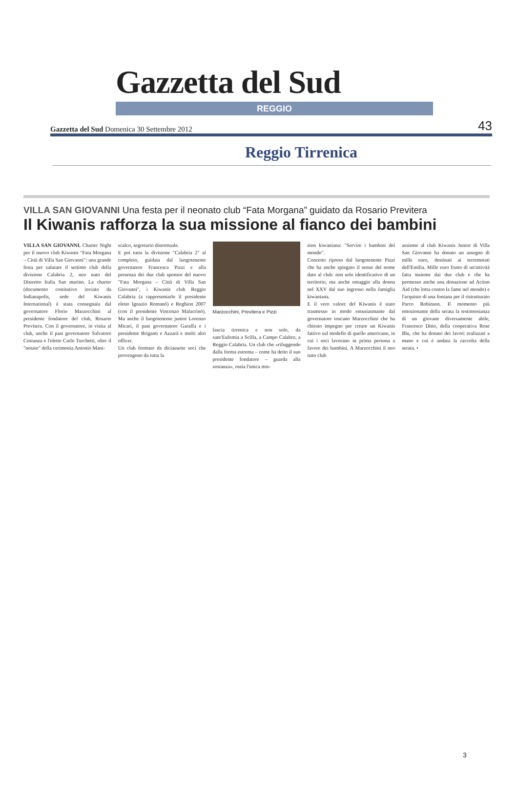Gazzetta del Sud
REGGIO
Gazzetta del Sud Domenica 30 Settembre 2012 43
Reggio Tirrenica
VILLA SAN GIOVANNI Una festa per il neonato club “Fata Morgana” guidato da Rosario Previtera
Il Kiwanis rafforza la sua missione al fianco dei bambini
VILLA SAN GIOVANNI. Charter Night per il nuovo club Kiwanis "Fata Morgana – Città di Villa San Giovanni": una grande festa per salutare il settimo club della divisione Calabria 2, neo nato del Distretto Italia San marino. La charter (documento costitutivo inviato da Indianapolis, sede del Kiwanis International) è stata consegnata dal governatore Florio Marzocchini al presidente fondatore del club, Rosario Previtera. Con il governatore, in visita al club, anche il past governatore Salvatore Costanza e l'eletto Carlo Turchetti, oltre il "notaio" della cerimonia Antonio Mani-
scalco, segretario distrettuale.
E poi tutta la divisione "Calabria 2" al completo, guidata dal luogotenente governatore Francesca Pizzi e alla presenza dei due club sponsor del nuovo "Fata Morgana – Città di Villa San Giovanni", i Kiwanis club Reggio Calabria (a rappresentarlo il presidente eletto Ignazio Romanò) e Reghion 2007 (con il presidente Vincenzo Malacrinò). Ma anche il luogotenente junior Lorenzo Micari, il past governatore Garaffa e i presidente Briganti e Azzarà e molti altri officer.
Un club formato da diciassette soci che provengono da tutta la
Marzocchini, Previtera e Pizzi
fascia tirrenica e non solo, da sant'Eufemia a Scilla, a Campo Calabro, a Reggio Calabria. Un club che «rifuggendo dalla forma estrema – come ha detto il suo presidente fondatore – guarda alla sostanza», ossia l'unica mis-
sion kiwaniana: "Servire i bambini del mondo".
Concetto ripreso dal luogotenente Pizzi che ha anche spiegato il senso del nome dato al club: non solo identificativo di un territorio, ma anche omaggio alla donna nel XXV dal suo ingresso nella famiglia kiwaniana.
E il vero valore del Kiwanis è stato trasmesso in modo entusiasmante dal governatore toscano Marzocchini che ha chiesto impegno per creare un Kiwanis fattivo sul modello di quello americano, in cui i soci lavorano in prima persona a favore dei bambini. A Marzocchini il neo nato club
assieme al club Kiwanis Junior di Villa San Giovanni ha donato un assegno di mille euro, destinati ai terremotati dell'Emilia. Mille euro frutto di un'attività fatta insieme dai due club e che ha permesso anche una donazione ad Action Aid (che lotta contro la fame nel mondo) e l'acquisto di una fontana per il ristrutturato Parco Robinson. Il momento più emozionante della serata la testimonianza di un giovane diversamente abile, Francesco Ditto, della cooperativa Rose Blu, che ha donato dei lavori realizzati a mano e cui è andata la raccolta della serata. •
3